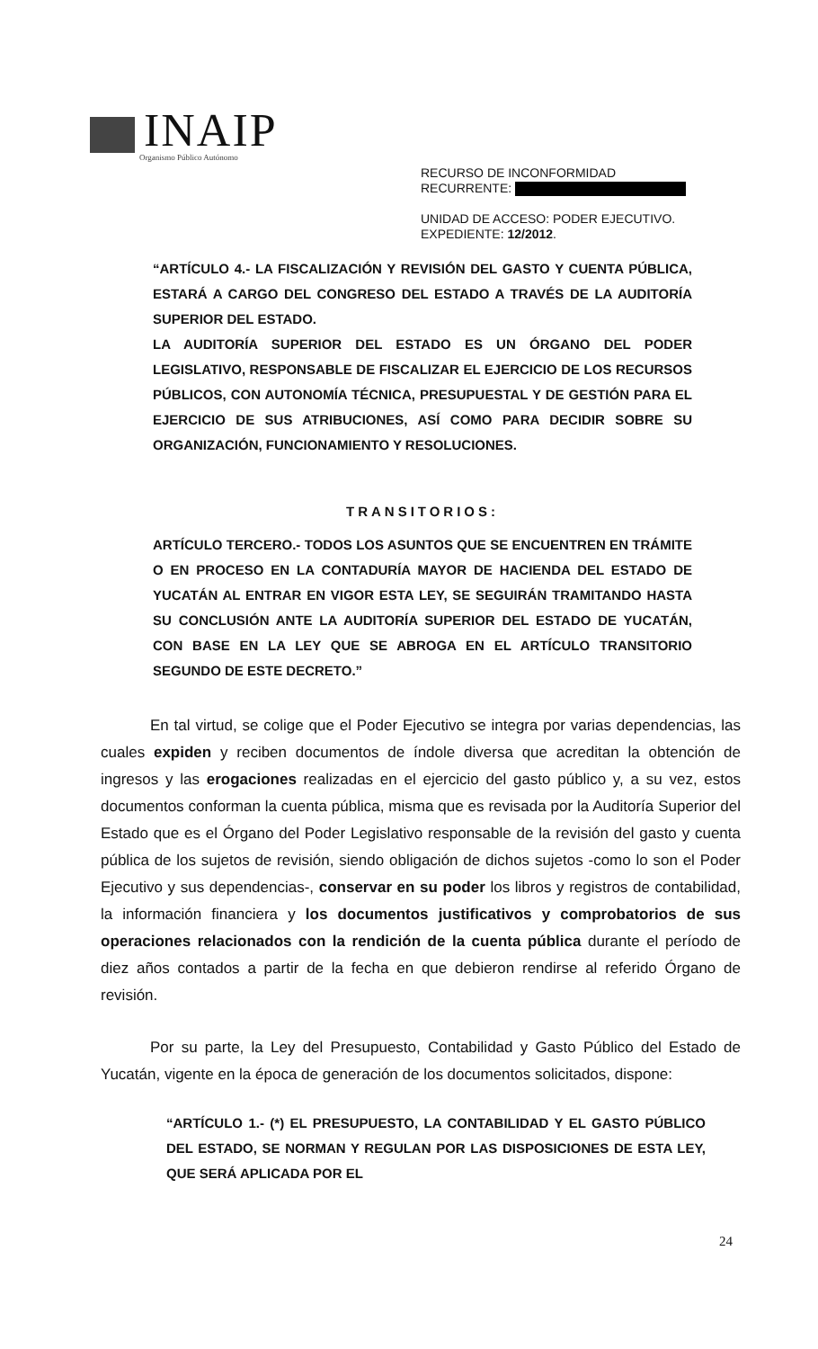INAIP
Organismo Público Autónomo
RECURSO DE INCONFORMIDAD
RECURRENTE:
UNIDAD DE ACCESO: PODER EJECUTIVO.
EXPEDIENTE: 12/2012.
“ARTÍCULO 4.- LA FISCALIZACIÓN Y REVISIÓN DEL GASTO Y CUENTA PÚBLICA, ESTARÁ A CARGO DEL CONGRESO DEL ESTADO A TRAVÉS DE LA AUDITORÍA SUPERIOR DEL ESTADO.
LA AUDITORÍA SUPERIOR DEL ESTADO ES UN ÓRGANO DEL PODER LEGISLATIVO, RESPONSABLE DE FISCALIZAR EL EJERCICIO DE LOS RECURSOS PÚBLICOS, CON AUTONOMÍA TÉCNICA, PRESUPUESTAL Y DE GESTIÓN PARA EL EJERCICIO DE SUS ATRIBUCIONES, ASÍ COMO PARA DECIDIR SOBRE SU ORGANIZACIÓN, FUNCIONAMIENTO Y RESOLUCIONES.
TRANSITORIOS:
ARTÍCULO TERCERO.- TODOS LOS ASUNTOS QUE SE ENCUENTREN EN TRÁMITE O EN PROCESO EN LA CONTADURÍA MAYOR DE HACIENDA DEL ESTADO DE YUCATÁN AL ENTRAR EN VIGOR ESTA LEY, SE SEGUIRÁN TRAMITANDO HASTA SU CONCLUSIÓN ANTE LA AUDITORÍA SUPERIOR DEL ESTADO DE YUCATÁN, CON BASE EN LA LEY QUE SE ABROGA EN EL ARTÍCULO TRANSITORIO SEGUNDO DE ESTE DECRETO.”
En tal virtud, se colige que el Poder Ejecutivo se integra por varias dependencias, las cuales expiden y reciben documentos de índole diversa que acreditan la obtención de ingresos y las erogaciones realizadas en el ejercicio del gasto público y, a su vez, estos documentos conforman la cuenta pública, misma que es revisada por la Auditoría Superior del Estado que es el Órgano del Poder Legislativo responsable de la revisión del gasto y cuenta pública de los sujetos de revisión, siendo obligación de dichos sujetos -como lo son el Poder Ejecutivo y sus dependencias-, conservar en su poder los libros y registros de contabilidad, la información financiera y los documentos justificativos y comprobatorios de sus operaciones relacionados con la rendición de la cuenta pública durante el período de diez años contados a partir de la fecha en que debieron rendirse al referido Órgano de revisión.
Por su parte, la Ley del Presupuesto, Contabilidad y Gasto Público del Estado de Yucatán, vigente en la época de generación de los documentos solicitados, dispone:
“ARTÍCULO 1.- (*) EL PRESUPUESTO, LA CONTABILIDAD Y EL GASTO PÚBLICO DEL ESTADO, SE NORMAN Y REGULAN POR LAS DISPOSICIONES DE ESTA LEY, QUE SERÁ APLICADA POR EL
24